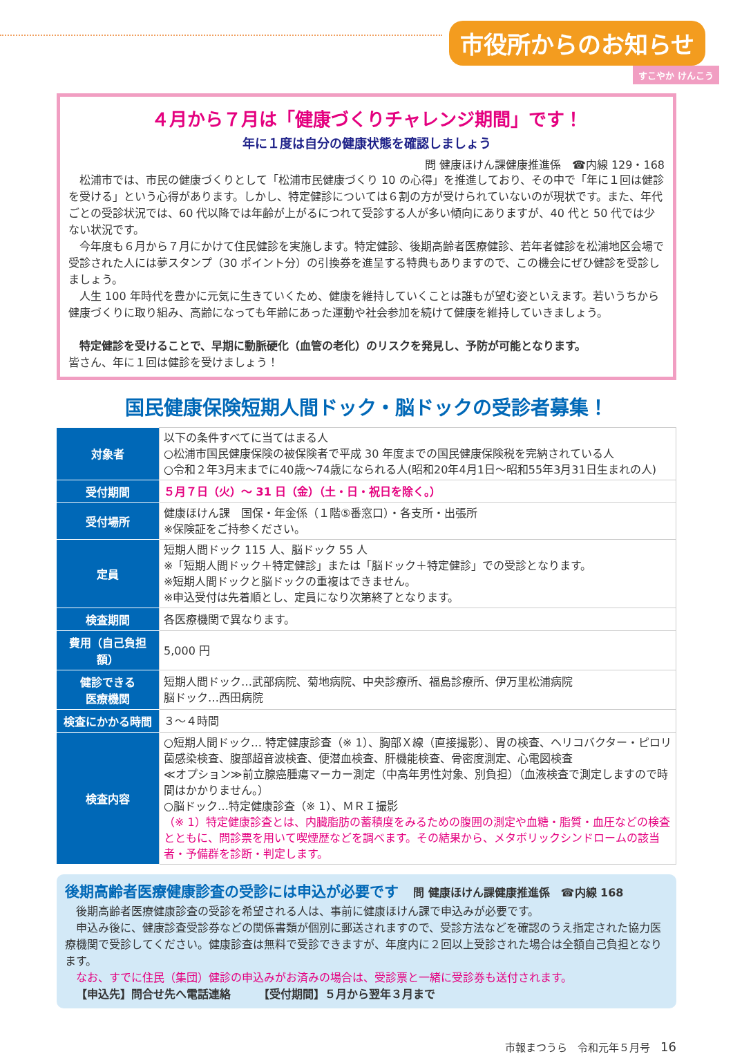市役所からのお知らせ
すこやか けんこう
４月から７月は「健康づくりチャレンジ期間」です！
年に１度は自分の健康状態を確認しましょう
問 健康ほけん課健康推進係　☎内線 129・168
松浦市では、市民の健康づくりとして「松浦市民健康づくり 10 の心得」を推進しており、その中で「年に１回は健診を受ける」という心得があります。しかし、特定健診については６割の方が受けられていないのが現状です。また、年代ごとの受診状況では、60 代以降では年齢が上がるにつれて受診する人が多い傾向にありますが、40 代と 50 代では少ない状況です。
今年度も６月から７月にかけて住民健診を実施します。特定健診、後期高齢者医療健診、若年者健診を松浦地区会場で受診された人には夢スタンプ（30 ポイント分）の引換券を進呈する特典もありますので、この機会にぜひ健診を受診しましょう。
人生 100 年時代を豊かに元気に生きていくため、健康を維持していくことは誰もが望む姿といえます。若いうちから健康づくりに取り組み、高齢になっても年齢にあった運動や社会参加を続けて健康を維持していきましょう。
特定健診を受けることで、早期に動脈硬化（血管の老化）のリスクを発見し、予防が可能となります。
皆さん、年に１回は健診を受けましょう！
国民健康保険短期人間ドック・脳ドックの受診者募集！
| 対象者 | 以下の条件すべてに当てはまる人 ○松浦市国民健康保険の被保険者で平成 30 年度までの国民健康保険税を完納されている人 ○令和２年3月末までに40歳～74歳になられる人(昭和20年4月1日～昭和55年3月31日生まれの人) |
| 受付期間 | ５月７日（火）～ 31 日（金）（土・日・祝日を除く。） |
| 受付場所 | 健康ほけん課 国保・年金係（１階⑤番窓口）・各支所・出張所 ※保険証をご持参ください。 |
| 定員 | 短期人間ドック 115 人、脳ドック 55 人 ※「短期人間ドック＋特定健診」または「脳ドック＋特定健診」での受診となります。 ※短期人間ドックと脳ドックの重複はできません。 ※申込受付は先着順とし、定員になり次第終了となります。 |
| 検査期間 | 各医療機関で異なります。 |
| 費用（自己負担額） | 5,000 円 |
| 健診できる 医療機関 | 短期人間ドック…武部病院、菊地病院、中央診療所、福島診療所、伊万里松浦病院 脳ドック…西田病院 |
| 検査にかかる時間 | ３～４時間 |
| 検査内容 | ○短期人間ドック… 特定健康診査（※ 1）、胸部Ｘ線（直接撮影）、胃の検査、ヘリコバクター・ピロリ菌感染検査、腹部超音波検査、便潜血検査、肝機能検査、骨密度測定、心電図検査 ≪オプション≫前立腺癌腫瘍マーカー測定（中高年男性対象、別負担）（血液検査で測定しますので時間はかかりません。） ○脳ドック…特定健康診査（※ 1）、ＭＲＩ撮影 （※ 1）特定健康診査とは、内臓脂肪の蓄積度をみるための腹囲の測定や血糖・脂質・血圧などの検査とともに、問診票を用いて喫煙歴などを調べます。その結果から、メタボリックシンドロームの該当者・予備群を診断・判定します。 |
後期高齢者医療健康診査の受診には申込が必要です　問 健康ほけん課健康推進係　☎内線 168
後期高齢者医療健康診査の受診を希望される人は、事前に健康ほけん課で申込みが必要です。
申込み後に、健康診査受診券などの関係書類が個別に郵送されますので、受診方法などを確認のうえ指定された協力医療機関で受診してください。健康診査は無料で受診できますが、年度内に２回以上受診された場合は全額自己負担となります。
なお、すでに住民（集団）健診の申込みがお済みの場合は、受診票と一緒に受診券も送付されます。
【申込先】問合せ先へ電話連絡　　　【受付期間】５月から翌年３月まで
市報まつうら　令和元年５月号　16